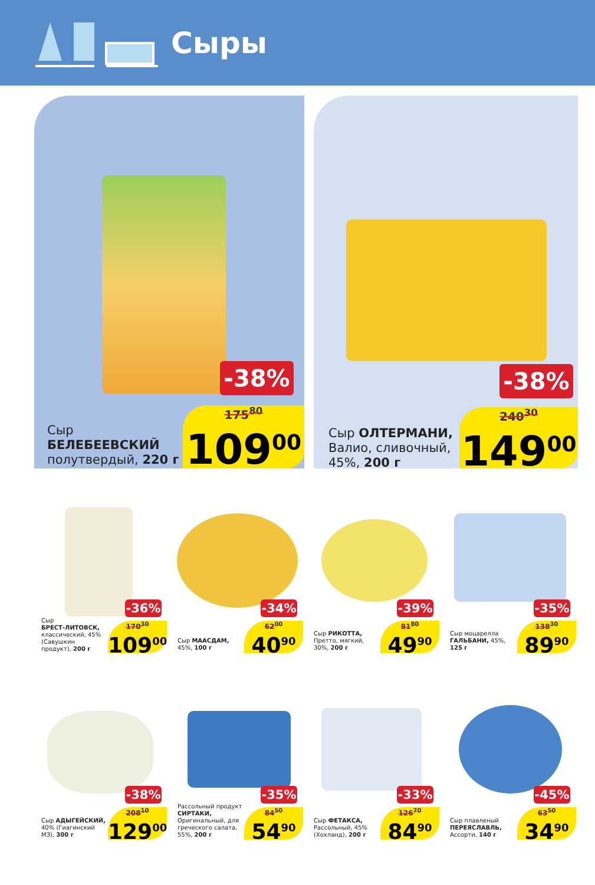Сыры
-38%
Сыр
БЕЛЕБЕЕВСКИЙ
полутвердый, 220 г
175<sup>80</sup>
109<sup>00</sup>
-38%
Сыр ОЛТЕРМАНИ,
Валио, сливочный,
45%, 200 г
240<sup>30</sup>
149<sup>00</sup>
-36%
Сыр
БРЕСТ-ЛИТОВСК,
классический, 45% (Савушкин продукт), 200 г
170<sup>30</sup>
109<sup>00</sup>
-34%
Сыр МААСДАМ, 45%, 100 г
62<sup>00</sup>
40<sup>90</sup>
-39%
Сыр РИКОТТА, Претто, мягкий, 30%, 200 г
81<sup>80</sup>
49<sup>90</sup>
-35%
Сыр моцарелла ГАЛЬБАНИ, 45%, 125 г
138<sup>30</sup>
89<sup>90</sup>
-38%
Сыр АДЫГЕЙСКИЙ, 40% (Гиагинский МЗ), 300 г
208<sup>10</sup>
129<sup>00</sup>
-35%
Рассольный про­дукт СИРТАКИ, Оригинальный, для греческого салата, 55%, 200 г
84<sup>50</sup>
54<sup>90</sup>
-33%
Сыр ФЕТАКСА, Рассольный, 45% (Хохланд), 200 г
126<sup>70</sup>
84<sup>90</sup>
-45%
Сыр плавленый ПЕРЕЯСЛАВЛЬ, Ассорти, 140 г
63<sup>50</sup>
34<sup>90</sup>